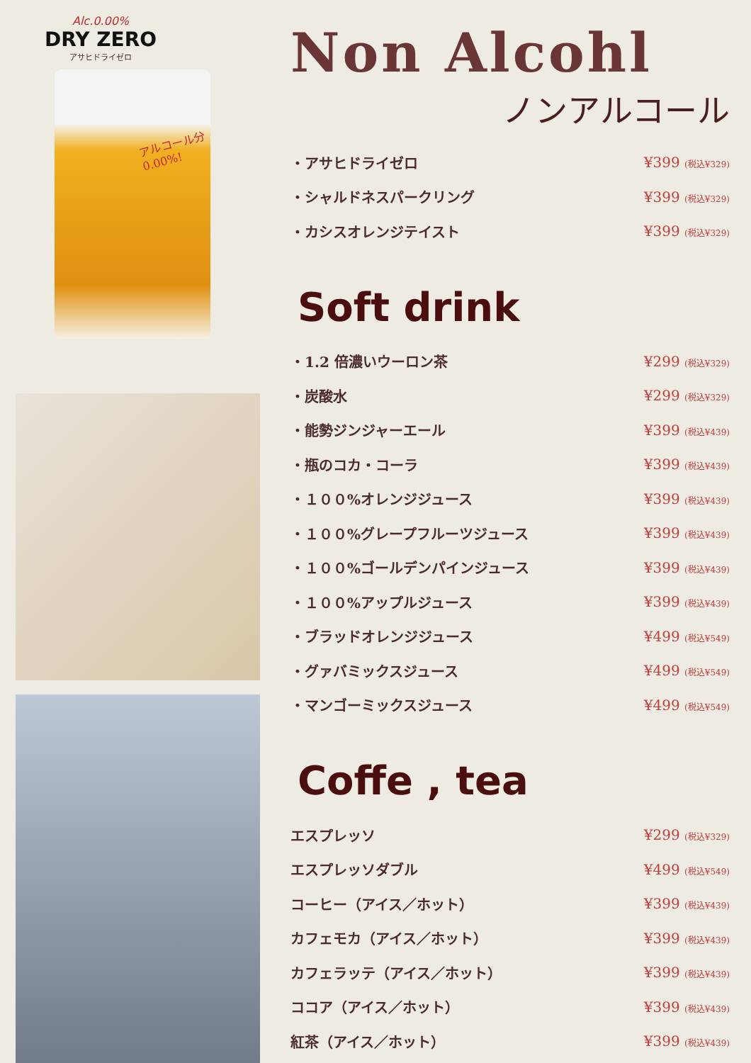Alc.0.00%
DRY ZERO
アサヒドライゼロ
アルコール分
0.00%!
Non Alcohl
ノンアルコール
・アサヒドライゼロ ¥399 (税込¥329)
・シャルドネスパークリング ¥399 (税込¥329)
・カシスオレンジテイスト ¥399 (税込¥329)
Soft drink
・1.2 倍濃いウーロン茶 ¥299 (税込¥329)
・炭酸水 ¥299 (税込¥329)
・能勢ジンジャーエール ¥399 (税込¥439)
・瓶のコカ・コーラ ¥399 (税込¥439)
・１００%オレンジジュース ¥399 (税込¥439)
・１００%グレープフルーツジュース ¥399 (税込¥439)
・１００%ゴールデンパインジュース ¥399 (税込¥439)
・１００%アップルジュース ¥399 (税込¥439)
・ブラッドオレンジジュース ¥499 (税込¥549)
・グァバミックスジュース ¥499 (税込¥549)
・マンゴーミックスジュース ¥499 (税込¥549)
Coffe , tea
エスプレッソ ¥299 (税込¥329)
エスプレッソダブル ¥499 (税込¥549)
コーヒー（アイス／ホット） ¥399 (税込¥439)
カフェモカ（アイス／ホット） ¥399 (税込¥439)
カフェラッテ（アイス／ホット） ¥399 (税込¥439)
ココア（アイス／ホット） ¥399 (税込¥439)
紅茶（アイス／ホット） ¥399 (税込¥439)